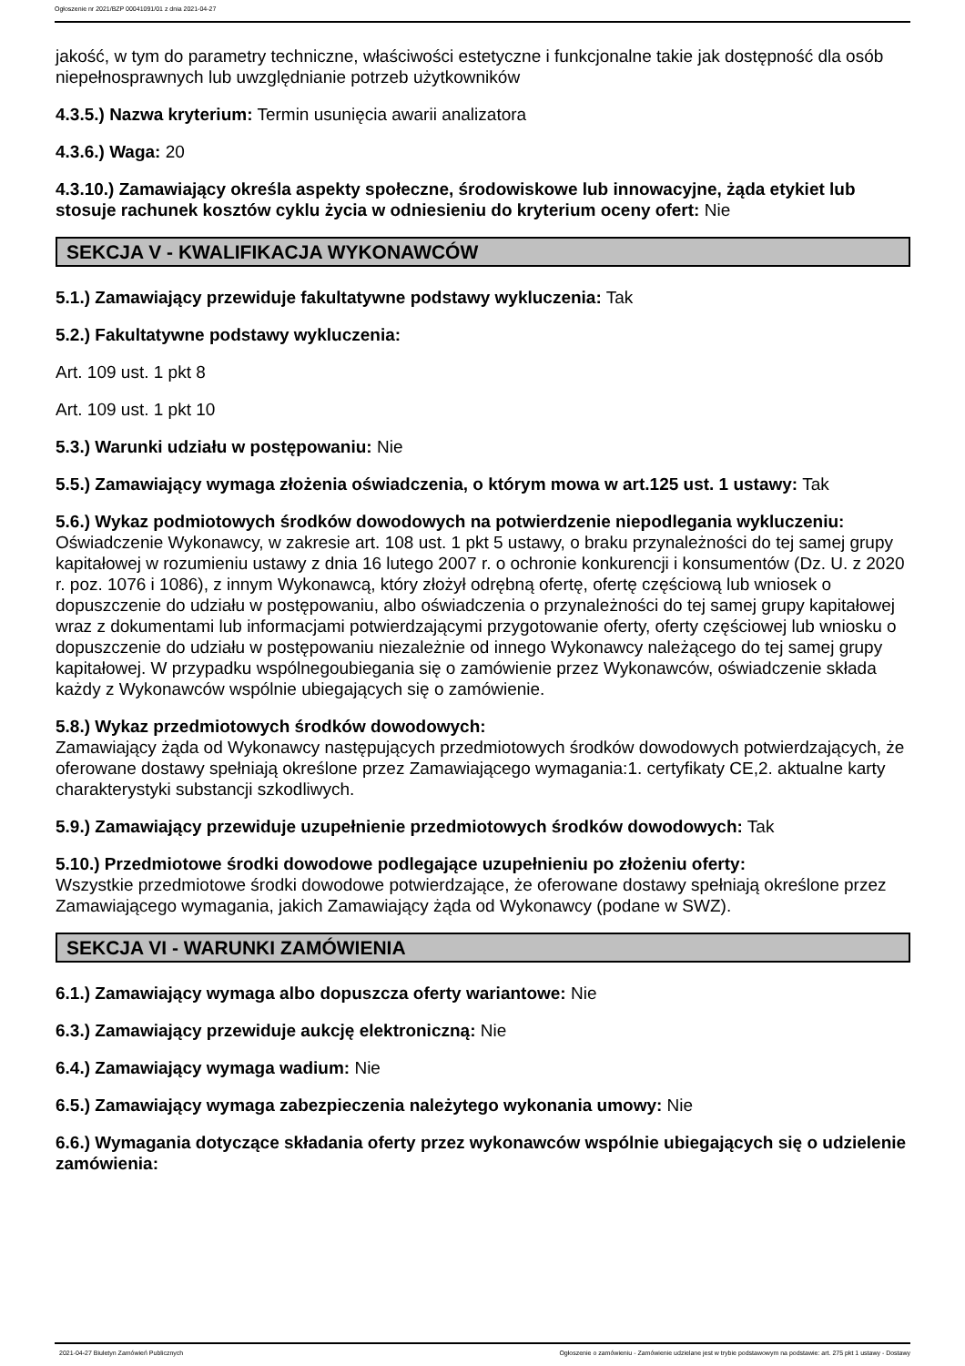Ogłoszenie nr 2021/BZP 00041091/01 z dnia 2021-04-27
jakość, w tym do parametry techniczne, właściwości estetyczne i funkcjonalne takie jak dostępność dla osób niepełnosprawnych lub uwzględnianie potrzeb użytkowników
4.3.5.) Nazwa kryterium: Termin usunięcia awarii analizatora
4.3.6.) Waga: 20
4.3.10.) Zamawiający określa aspekty społeczne, środowiskowe lub innowacyjne, żąda etykiet lub stosuje rachunek kosztów cyklu życia w odniesieniu do kryterium oceny ofert: Nie
SEKCJA V - KWALIFIKACJA WYKONAWCÓW
5.1.) Zamawiający przewiduje fakultatywne podstawy wykluczenia: Tak
5.2.) Fakultatywne podstawy wykluczenia:
Art. 109 ust. 1 pkt 8
Art. 109 ust. 1 pkt 10
5.3.) Warunki udziału w postępowaniu: Nie
5.5.) Zamawiający wymaga złożenia oświadczenia, o którym mowa w art.125 ust. 1 ustawy: Tak
5.6.) Wykaz podmiotowych środków dowodowych na potwierdzenie niepodlegania wykluczeniu:
Oświadczenie Wykonawcy, w zakresie art. 108 ust. 1 pkt 5 ustawy, o braku przynależności do tej samej grupy kapitałowej w rozumieniu ustawy z dnia 16 lutego 2007 r. o ochronie konkurencji i konsumentów (Dz. U. z 2020 r. poz. 1076 i 1086), z innym Wykonawcą, który złożył odrębną ofertę, ofertę częściową lub wniosek o dopuszczenie do udziału w postępowaniu, albo oświadczenia o przynależności do tej samej grupy kapitałowej wraz z dokumentami lub informacjami potwierdzającymi przygotowanie oferty, oferty częściowej lub wniosku o dopuszczenie do udziału w postępowaniu niezależnie od innego Wykonawcy należącego do tej samej grupy kapitałowej. W przypadku wspólnegoubiegania się o zamówienie przez Wykonawców, oświadczenie składa każdy z Wykonawców wspólnie ubiegających się o zamówienie.
5.8.) Wykaz przedmiotowych środków dowodowych:
Zamawiający żąda od Wykonawcy następujących przedmiotowych środków dowodowych potwierdzających, że oferowane dostawy spełniają określone przez Zamawiającego wymagania:1. certyfikaty CE,2. aktualne karty charakterystyki substancji szkodliwych.
5.9.) Zamawiający przewiduje uzupełnienie przedmiotowych środków dowodowych: Tak
5.10.) Przedmiotowe środki dowodowe podlegające uzupełnieniu po złożeniu oferty:
Wszystkie przedmiotowe środki dowodowe potwierdzające, że oferowane dostawy spełniają określone przez Zamawiającego wymagania, jakich Zamawiający żąda od Wykonawcy (podane w SWZ).
SEKCJA VI - WARUNKI ZAMÓWIENIA
6.1.) Zamawiający wymaga albo dopuszcza oferty wariantowe: Nie
6.3.) Zamawiający przewiduje aukcję elektroniczną: Nie
6.4.) Zamawiający wymaga wadium: Nie
6.5.) Zamawiający wymaga zabezpieczenia należytego wykonania umowy: Nie
6.6.) Wymagania dotyczące składania oferty przez wykonawców wspólnie ubiegających się o udzielenie zamówienia:
2021-04-27 Biuletyn Zamówień Publicznych Ogłoszenie o zamówieniu - Zamówienie udzielane jest w trybie podstawowym na podstawie: art. 275 pkt 1 ustawy - Dostawy